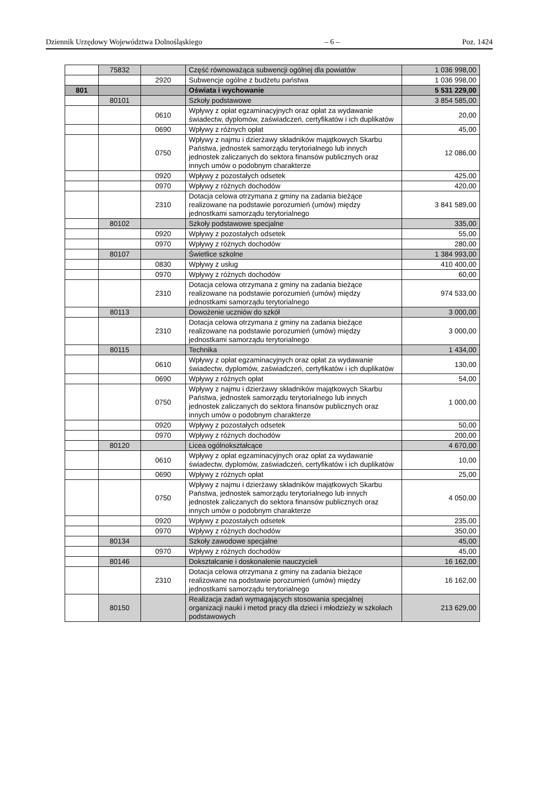Dziennik Urzędowy Województwa Dolnośląskiego – 6 – Poz. 1424
| | 75832 | | Część równoważąca subwencji ogólnej dla powiatów | 1 036 998,00 |
| | | 2920 | Subwencje ogólne z budżetu państwa | 1 036 998,00 |
| 801 | | | Oświata i wychowanie | 5 531 229,00 |
| | 80101 | | Szkoły podstawowe | 3 854 585,00 |
| | | 0610 | Wpływy z opłat egzaminacyjnych oraz opłat za wydawanie świadectw, dyplomów, zaświadczeń, certyfikatów i ich duplikatów | 20,00 |
| | | 0690 | Wpływy z różnych opłat | 45,00 |
| | | 0750 | Wpływy z najmu i dzierżawy składników majątkowych Skarbu Państwa, jednostek samorządu terytorialnego lub innych jednostek zaliczanych do sektora finansów publicznych oraz innych umów o podobnym charakterze | 12 086,00 |
| | | 0920 | Wpływy z pozostałych odsetek | 425,00 |
| | | 0970 | Wpływy z różnych dochodów | 420,00 |
| | | 2310 | Dotacja celowa otrzymana z gminy na zadania bieżące realizowane na podstawie porozumień (umów) między jednostkami samorządu terytorialnego | 3 841 589,00 |
| | 80102 | | Szkoły podstawowe specjalne | 335,00 |
| | | 0920 | Wpływy z pozostałych odsetek | 55,00 |
| | | 0970 | Wpływy z różnych dochodów | 280,00 |
| | 80107 | | Świetlice szkolne | 1 384 993,00 |
| | | 0830 | Wpływy z usług | 410 400,00 |
| | | 0970 | Wpływy z różnych dochodów | 60,00 |
| | | 2310 | Dotacja celowa otrzymana z gminy na zadania bieżące realizowane na podstawie porozumień (umów) między jednostkami samorządu terytorialnego | 974 533,00 |
| | 80113 | | Dowożenie uczniów do szkół | 3 000,00 |
| | | 2310 | Dotacja celowa otrzymana z gminy na zadania bieżące realizowane na podstawie porozumień (umów) między jednostkami samorządu terytorialnego | 3 000,00 |
| | 80115 | | Technika | 1 434,00 |
| | | 0610 | Wpływy z opłat egzaminacyjnych oraz opłat za wydawanie świadectw, dyplomów, zaświadczeń, certyfikatów i ich duplikatów | 130,00 |
| | | 0690 | Wpływy z różnych opłat | 54,00 |
| | | 0750 | Wpływy z najmu i dzierżawy składników majątkowych Skarbu Państwa, jednostek samorządu terytorialnego lub innych jednostek zaliczanych do sektora finansów publicznych oraz innych umów o podobnym charakterze | 1 000,00 |
| | | 0920 | Wpływy z pozostałych odsetek | 50,00 |
| | | 0970 | Wpływy z różnych dochodów | 200,00 |
| | 80120 | | Licea ogólnokształcące | 4 670,00 |
| | | 0610 | Wpływy z opłat egzaminacyjnych oraz opłat za wydawanie świadectw, dyplomów, zaświadczeń, certyfikatów i ich duplikatów | 10,00 |
| | | 0690 | Wpływy z różnych opłat | 25,00 |
| | | 0750 | Wpływy z najmu i dzierżawy składników majątkowych Skarbu Państwa, jednostek samorządu terytorialnego lub innych jednostek zaliczanych do sektora finansów publicznych oraz innych umów o podobnym charakterze | 4 050,00 |
| | | 0920 | Wpływy z pozostałych odsetek | 235,00 |
| | | 0970 | Wpływy z różnych dochodów | 350,00 |
| | 80134 | | Szkoły zawodowe specjalne | 45,00 |
| | | 0970 | Wpływy z różnych dochodów | 45,00 |
| | 80146 | | Dokształcanie i doskonalenie nauczycieli | 16 162,00 |
| | | 2310 | Dotacja celowa otrzymana z gminy na zadania bieżące realizowane na podstawie porozumień (umów) między jednostkami samorządu terytorialnego | 16 162,00 |
| | 80150 | | Realizacja zadań wymagających stosowania specjalnej organizacji nauki i metod pracy dla dzieci i młodzieży w szkołach podstawowych | 213 629,00 |